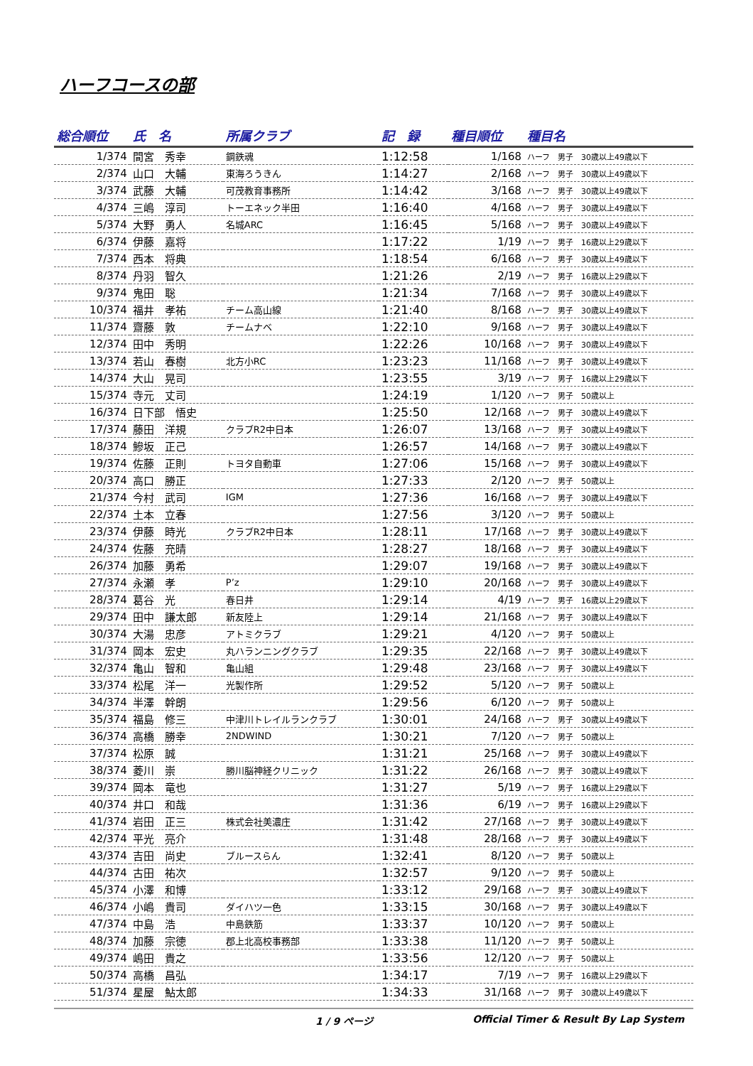ハーフコースの部
| 総合順位 | 氏 名 | 所属クラブ | 記 録 | 種目順位 | 種目名 |
| --- | --- | --- | --- | --- | --- |
| 1/374 | 間宮 秀幸 | 鋼鉄魂 | 1:12:58 | 1/168 | ハーフ 男子 30歳以上49歳以下 |
| 2/374 | 山口 大輔 | 東海ろうきん | 1:14:27 | 2/168 | ハーフ 男子 30歳以上49歳以下 |
| 3/374 | 武藤 大輔 | 可茂教育事務所 | 1:14:42 | 3/168 | ハーフ 男子 30歳以上49歳以下 |
| 4/374 | 三嶋 淳司 | トーエネック半田 | 1:16:40 | 4/168 | ハーフ 男子 30歳以上49歳以下 |
| 5/374 | 大野 勇人 | 名城ARC | 1:16:45 | 5/168 | ハーフ 男子 30歳以上49歳以下 |
| 6/374 | 伊藤 嘉将 | | 1:17:22 | 1/19 | ハーフ 男子 16歳以上29歳以下 |
| 7/374 | 西本 将典 | | 1:18:54 | 6/168 | ハーフ 男子 30歳以上49歳以下 |
| 8/374 | 丹羽 智久 | | 1:21:26 | 2/19 | ハーフ 男子 16歳以上29歳以下 |
| 9/374 | 鬼田 聡 | | 1:21:34 | 7/168 | ハーフ 男子 30歳以上49歳以下 |
| 10/374 | 福井 孝祐 | チーム高山線 | 1:21:40 | 8/168 | ハーフ 男子 30歳以上49歳以下 |
| 11/374 | 齋藤 敦 | チームナベ | 1:22:10 | 9/168 | ハーフ 男子 30歳以上49歳以下 |
| 12/374 | 田中 秀明 | | 1:22:26 | 10/168 | ハーフ 男子 30歳以上49歳以下 |
| 13/374 | 若山 春樹 | 北方小RC | 1:23:23 | 11/168 | ハーフ 男子 30歳以上49歳以下 |
| 14/374 | 大山 晃司 | | 1:23:55 | 3/19 | ハーフ 男子 16歳以上29歳以下 |
| 15/374 | 寺元 丈司 | | 1:24:19 | 1/120 | ハーフ 男子 50歳以上 |
| 16/374 | 日下部 悟史 | | 1:25:50 | 12/168 | ハーフ 男子 30歳以上49歳以下 |
| 17/374 | 藤田 洋規 | クラブR2中日本 | 1:26:07 | 13/168 | ハーフ 男子 30歳以上49歳以下 |
| 18/374 | 鰺坂 正己 | | 1:26:57 | 14/168 | ハーフ 男子 30歳以上49歳以下 |
| 19/374 | 佐藤 正則 | トヨタ自動車 | 1:27:06 | 15/168 | ハーフ 男子 30歳以上49歳以下 |
| 20/374 | 高口 勝正 | | 1:27:33 | 2/120 | ハーフ 男子 50歳以上 |
| 21/374 | 今村 武司 | IGM | 1:27:36 | 16/168 | ハーフ 男子 30歳以上49歳以下 |
| 22/374 | 土本 立春 | | 1:27:56 | 3/120 | ハーフ 男子 50歳以上 |
| 23/374 | 伊藤 時光 | クラブR2中日本 | 1:28:11 | 17/168 | ハーフ 男子 30歳以上49歳以下 |
| 24/374 | 佐藤 充晴 | | 1:28:27 | 18/168 | ハーフ 男子 30歳以上49歳以下 |
| 26/374 | 加藤 勇希 | | 1:29:07 | 19/168 | ハーフ 男子 30歳以上49歳以下 |
| 27/374 | 永瀬 孝 | P’z | 1:29:10 | 20/168 | ハーフ 男子 30歳以上49歳以下 |
| 28/374 | 葛谷 光 | 春日井 | 1:29:14 | 4/19 | ハーフ 男子 16歳以上29歳以下 |
| 29/374 | 田中 謙太郎 | 新友陸上 | 1:29:14 | 21/168 | ハーフ 男子 30歳以上49歳以下 |
| 30/374 | 大湯 忠彦 | アトミクラブ | 1:29:21 | 4/120 | ハーフ 男子 50歳以上 |
| 31/374 | 岡本 宏史 | 丸ハランニングクラブ | 1:29:35 | 22/168 | ハーフ 男子 30歳以上49歳以下 |
| 32/374 | 亀山 智和 | 亀山組 | 1:29:48 | 23/168 | ハーフ 男子 30歳以上49歳以下 |
| 33/374 | 松尾 洋一 | 光製作所 | 1:29:52 | 5/120 | ハーフ 男子 50歳以上 |
| 34/374 | 半澤 幹朗 | | 1:29:56 | 6/120 | ハーフ 男子 50歳以上 |
| 35/374 | 福島 修三 | 中津川トレイルランクラブ | 1:30:01 | 24/168 | ハーフ 男子 30歳以上49歳以下 |
| 36/374 | 高橋 勝幸 | 2NDWIND | 1:30:21 | 7/120 | ハーフ 男子 50歳以上 |
| 37/374 | 松原 誠 | | 1:31:21 | 25/168 | ハーフ 男子 30歳以上49歳以下 |
| 38/374 | 菱川 崇 | 勝川脳神経クリニック | 1:31:22 | 26/168 | ハーフ 男子 30歳以上49歳以下 |
| 39/374 | 岡本 竜也 | | 1:31:27 | 5/19 | ハーフ 男子 16歳以上29歳以下 |
| 40/374 | 井口 和哉 | | 1:31:36 | 6/19 | ハーフ 男子 16歳以上29歳以下 |
| 41/374 | 岩田 正三 | 株式会社美濃庄 | 1:31:42 | 27/168 | ハーフ 男子 30歳以上49歳以下 |
| 42/374 | 平光 亮介 | | 1:31:48 | 28/168 | ハーフ 男子 30歳以上49歳以下 |
| 43/374 | 吉田 尚史 | ブルースらん | 1:32:41 | 8/120 | ハーフ 男子 50歳以上 |
| 44/374 | 古田 祐次 | | 1:32:57 | 9/120 | ハーフ 男子 50歳以上 |
| 45/374 | 小澤 和博 | | 1:33:12 | 29/168 | ハーフ 男子 30歳以上49歳以下 |
| 46/374 | 小嶋 貴司 | ダイハツ一色 | 1:33:15 | 30/168 | ハーフ 男子 30歳以上49歳以下 |
| 47/374 | 中島 浩 | 中島鉄筋 | 1:33:37 | 10/120 | ハーフ 男子 50歳以上 |
| 48/374 | 加藤 宗徳 | 郡上北高校事務部 | 1:33:38 | 11/120 | ハーフ 男子 50歳以上 |
| 49/374 | 嶋田 貴之 | | 1:33:56 | 12/120 | ハーフ 男子 50歳以上 |
| 50/374 | 高橋 昌弘 | | 1:34:17 | 7/19 | ハーフ 男子 16歳以上29歳以下 |
| 51/374 | 星屋 鮎太郎 | | 1:34:33 | 31/168 | ハーフ 男子 30歳以上49歳以下 |
1 / 9 ページ Official Timer & Result By Lap System